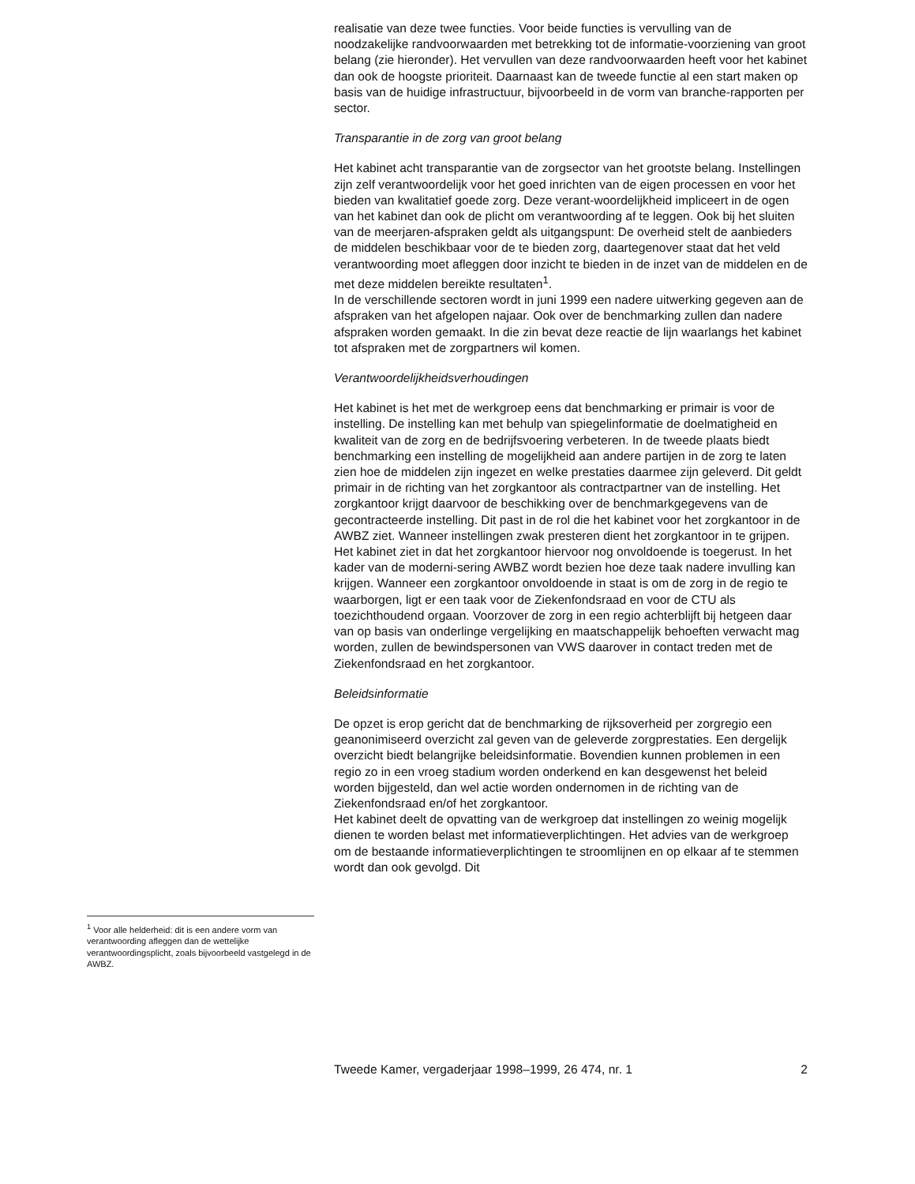realisatie van deze twee functies. Voor beide functies is vervulling van de noodzakelijke randvoorwaarden met betrekking tot de informatie-voorziening van groot belang (zie hieronder). Het vervullen van deze randvoorwaarden heeft voor het kabinet dan ook de hoogste prioriteit. Daarnaast kan de tweede functie al een start maken op basis van de huidige infrastructuur, bijvoorbeeld in de vorm van branche-rapporten per sector.
Transparantie in de zorg van groot belang
Het kabinet acht transparantie van de zorgsector van het grootste belang. Instellingen zijn zelf verantwoordelijk voor het goed inrichten van de eigen processen en voor het bieden van kwalitatief goede zorg. Deze verant-woordelijkheid impliceert in de ogen van het kabinet dan ook de plicht om verantwoording af te leggen. Ook bij het sluiten van de meerjaren-afspraken geldt als uitgangspunt: De overheid stelt de aanbieders de middelen beschikbaar voor de te bieden zorg, daartegenover staat dat het veld verantwoording moet afleggen door inzicht te bieden in de inzet van de middelen en de met deze middelen bereikte resultaten<sup>1</sup>.
In de verschillende sectoren wordt in juni 1999 een nadere uitwerking gegeven aan de afspraken van het afgelopen najaar. Ook over de benchmarking zullen dan nadere afspraken worden gemaakt. In die zin bevat deze reactie de lijn waarlangs het kabinet tot afspraken met de zorgpartners wil komen.
Verantwoordelijkheidsverhoudingen
Het kabinet is het met de werkgroep eens dat benchmarking er primair is voor de instelling. De instelling kan met behulp van spiegelinformatie de doelmatigheid en kwaliteit van de zorg en de bedrijfsvoering verbeteren. In de tweede plaats biedt benchmarking een instelling de mogelijkheid aan andere partijen in de zorg te laten zien hoe de middelen zijn ingezet en welke prestaties daarmee zijn geleverd. Dit geldt primair in de richting van het zorgkantoor als contractpartner van de instelling. Het zorgkantoor krijgt daarvoor de beschikking over de benchmarkgegevens van de gecontracteerde instelling. Dit past in de rol die het kabinet voor het zorgkantoor in de AWBZ ziet. Wanneer instellingen zwak presteren dient het zorgkantoor in te grijpen. Het kabinet ziet in dat het zorgkantoor hiervoor nog onvoldoende is toegerust. In het kader van de moderni-sering AWBZ wordt bezien hoe deze taak nadere invulling kan krijgen. Wanneer een zorgkantoor onvoldoende in staat is om de zorg in de regio te waarborgen, ligt er een taak voor de Ziekenfondsraad en voor de CTU als toezichthoudend orgaan. Voorzover de zorg in een regio achterblijft bij hetgeen daar van op basis van onderlinge vergelijking en maatschappelijk behoeften verwacht mag worden, zullen de bewindspersonen van VWS daarover in contact treden met de Ziekenfondsraad en het zorgkantoor.
Beleidsinformatie
De opzet is erop gericht dat de benchmarking de rijksoverheid per zorgregio een geanonimiseerd overzicht zal geven van de geleverde zorgprestaties. Een dergelijk overzicht biedt belangrijke beleidsinformatie. Bovendien kunnen problemen in een regio zo in een vroeg stadium worden onderkend en kan desgewenst het beleid worden bijgesteld, dan wel actie worden ondernomen in de richting van de Ziekenfondsraad en/of het zorgkantoor.
Het kabinet deelt de opvatting van de werkgroep dat instellingen zo weinig mogelijk dienen te worden belast met informatieverplichtingen. Het advies van de werkgroep om de bestaande informatieverplichtingen te stroomlijnen en op elkaar af te stemmen wordt dan ook gevolgd. Dit
<sup>1</sup> Voor alle helderheid: dit is een andere vorm van verantwoording afleggen dan de wettelijke verantwoordingsplicht, zoals bijvoorbeeld vastgelegd in de AWBZ.
Tweede Kamer, vergaderjaar 1998–1999, 26 474, nr. 1 2